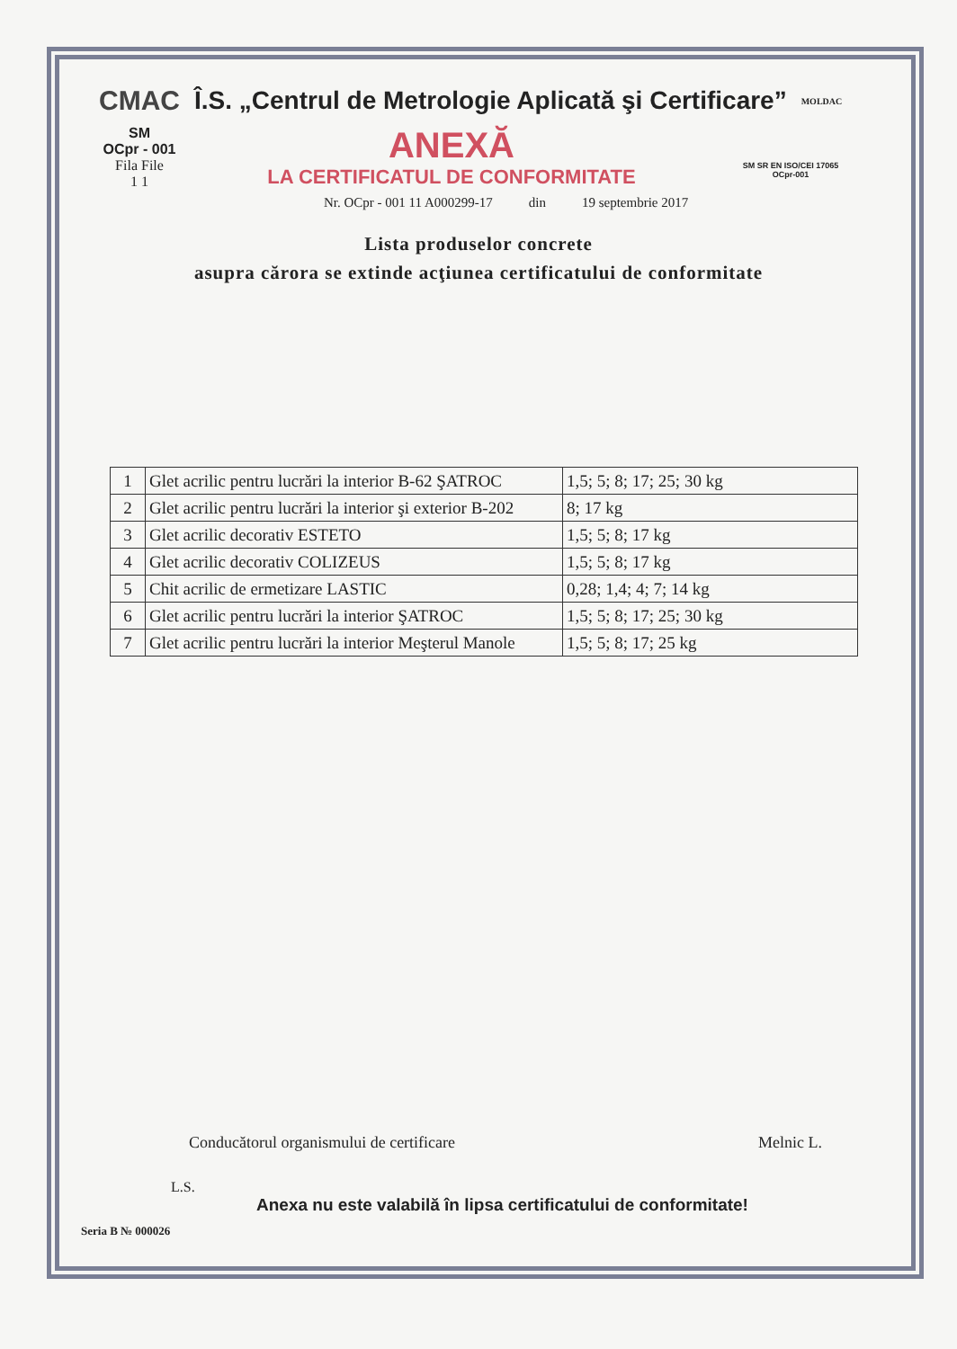CMAC Î.S. „Centrul de Metrologie Aplicată şi Certificare” MOLDAC
SM
OCpr - 001
Fila File
1 1
ANEXĂ
LA CERTIFICATUL DE CONFORMITATE
SM SR EN ISO/CEI 17065
OCpr-001
Nr. OCpr - 001 11 A000299-17 din 19 septembrie 2017
Lista produselor concrete
asupra cărora se extinde acţiunea certificatului de conformitate
| 1 | Glet acrilic pentru lucrări la interior B-62 ŞATROC | 1,5; 5; 8; 17; 25; 30 kg |
| 2 | Glet acrilic pentru lucrări la interior şi exterior B-202 | 8; 17 kg |
| 3 | Glet acrilic decorativ ESTETO | 1,5; 5; 8; 17 kg |
| 4 | Glet acrilic decorativ COLIZEUS | 1,5; 5; 8; 17 kg |
| 5 | Chit acrilic de ermetizare LASTIC | 0,28; 1,4; 4; 7; 14 kg |
| 6 | Glet acrilic pentru lucrări la interior ŞATROC | 1,5; 5; 8; 17; 25; 30 kg |
| 7 | Glet acrilic pentru lucrări la interior Meşterul Manole | 1,5; 5; 8; 17; 25 kg |
Conducătorul organismului de certificare Melnic L.
L.S.
Anexa nu este valabilă în lipsa certificatului de conformitate!
Seria B № 000026